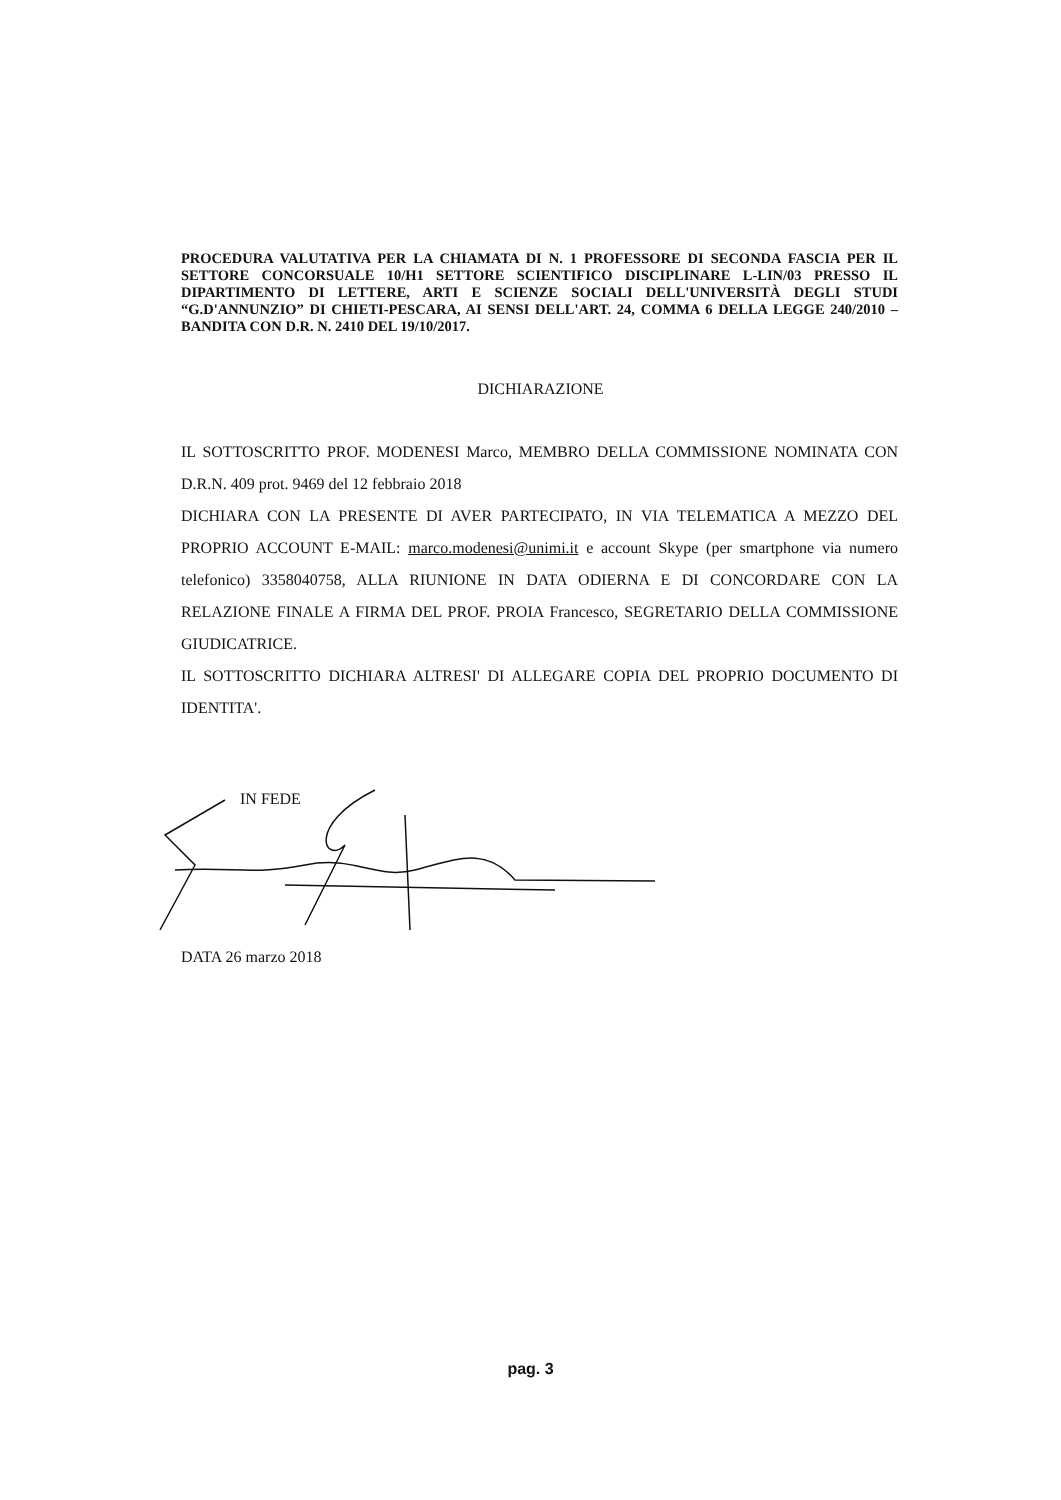PROCEDURA VALUTATIVA PER LA CHIAMATA DI N. 1 PROFESSORE DI SECONDA FASCIA PER IL SETTORE CONCORSUALE 10/H1 SETTORE SCIENTIFICO DISCIPLINARE L-LIN/03 PRESSO IL DIPARTIMENTO DI LETTERE, ARTI E SCIENZE SOCIALI DELL'UNIVERSITÀ DEGLI STUDI “G.D'ANNUNZIO” DI CHIETI-PESCARA, AI SENSI DELL'ART. 24, COMMA 6 DELLA LEGGE 240/2010 – BANDITA CON D.R. N. 2410 DEL 19/10/2017.
DICHIARAZIONE
IL SOTTOSCRITTO PROF. MODENESI Marco, MEMBRO DELLA COMMISSIONE NOMINATA CON D.R.N. 409 prot. 9469 del 12 febbraio 2018
DICHIARA CON LA PRESENTE DI AVER PARTECIPATO, IN VIA TELEMATICA A MEZZO DEL PROPRIO ACCOUNT E-MAIL: marco.modenesi@unimi.it e account Skype (per smartphone via numero telefonico) 3358040758, ALLA RIUNIONE IN DATA ODIERNA E DI CONCORDARE CON LA RELAZIONE FINALE A FIRMA DEL PROF. PROIA Francesco, SEGRETARIO DELLA COMMISSIONE GIUDICATRICE.
IL SOTTOSCRITTO DICHIARA ALTRESI' DI ALLEGARE COPIA DEL PROPRIO DOCUMENTO DI IDENTITA'.
IN FEDE
DATA 26 marzo 2018
pag. 3